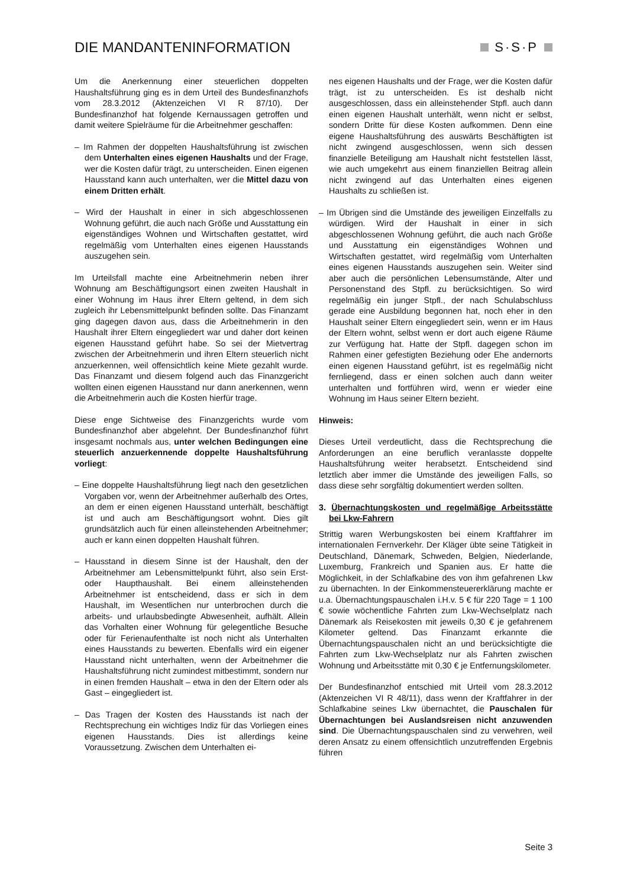DIE MANDANTENINFORMATION S·S·P
Um die Anerkennung einer steuerlichen doppelten Haushaltsführung ging es in dem Urteil des Bundesfinanzhofs vom 28.3.2012 (Aktenzeichen VI R 87/10). Der Bundesfinanzhof hat folgende Kernaussagen getroffen und damit weitere Spielräume für die Arbeitnehmer geschaffen:
– Im Rahmen der doppelten Haushaltsführung ist zwischen dem Unterhalten eines eigenen Haushalts und der Frage, wer die Kosten dafür trägt, zu unterscheiden. Einen eigenen Hausstand kann auch unterhalten, wer die Mittel dazu von einem Dritten erhält.
– Wird der Haushalt in einer in sich abgeschlossenen Wohnung geführt, die auch nach Größe und Ausstattung ein eigenständiges Wohnen und Wirtschaften gestattet, wird regelmäßig vom Unterhalten eines eigenen Hausstands auszugehen sein.
Im Urteilsfall machte eine Arbeitnehmerin neben ihrer Wohnung am Beschäftigungsort einen zweiten Haushalt in einer Wohnung im Haus ihrer Eltern geltend, in dem sich zugleich ihr Lebensmittelpunkt befinden sollte. Das Finanzamt ging dagegen davon aus, dass die Arbeitnehmerin in den Haushalt ihrer Eltern eingegliedert war und daher dort keinen eigenen Hausstand geführt habe. So sei der Mietvertrag zwischen der Arbeitnehmerin und ihren Eltern steuerlich nicht anzuerkennen, weil offensichtlich keine Miete gezahlt wurde. Das Finanzamt und diesem folgend auch das Finanzgericht wollten einen eigenen Hausstand nur dann anerkennen, wenn die Arbeitnehmerin auch die Kosten hierfür trage.
Diese enge Sichtweise des Finanzgerichts wurde vom Bundesfinanzhof aber abgelehnt. Der Bundesfinanzhof führt insgesamt nochmals aus, unter welchen Bedingungen eine steuerlich anzuerkennende doppelte Haushaltsführung vorliegt:
– Eine doppelte Haushaltsführung liegt nach den gesetzlichen Vorgaben vor, wenn der Arbeitnehmer außerhalb des Ortes, an dem er einen eigenen Hausstand unterhält, beschäftigt ist und auch am Beschäftigungsort wohnt. Dies gilt grundsätzlich auch für einen alleinstehenden Arbeitnehmer; auch er kann einen doppelten Haushalt führen.
– Hausstand in diesem Sinne ist der Haushalt, den der Arbeitnehmer am Lebensmittelpunkt führt, also sein Erst- oder Haupthaushalt. Bei einem alleinstehenden Arbeitnehmer ist entscheidend, dass er sich in dem Haushalt, im Wesentlichen nur unterbrochen durch die arbeits- und urlaubsbedingte Abwesenheit, aufhält. Allein das Vorhalten einer Wohnung für gelegentliche Besuche oder für Ferienaufenthalte ist noch nicht als Unterhalten eines Hausstands zu bewerten. Ebenfalls wird ein eigener Hausstand nicht unterhalten, wenn der Arbeitnehmer die Haushaltsführung nicht zumindest mitbestimmt, sondern nur in einen fremden Haushalt – etwa in den der Eltern oder als Gast – eingegliedert ist.
– Das Tragen der Kosten des Hausstands ist nach der Rechtsprechung ein wichtiges Indiz für das Vorliegen eines eigenen Hausstands. Dies ist allerdings keine Voraussetzung. Zwischen dem Unterhalten ei-
nes eigenen Haushalts und der Frage, wer die Kosten dafür trägt, ist zu unterscheiden. Es ist deshalb nicht ausgeschlossen, dass ein alleinstehender Stpfl. auch dann einen eigenen Haushalt unterhält, wenn nicht er selbst, sondern Dritte für diese Kosten aufkommen. Denn eine eigene Haushaltsführung des auswärts Beschäftigten ist nicht zwingend ausgeschlossen, wenn sich dessen finanzielle Beteiligung am Haushalt nicht feststellen lässt, wie auch umgekehrt aus einem finanziellen Beitrag allein nicht zwingend auf das Unterhalten eines eigenen Haushalts zu schließen ist.
– Im Übrigen sind die Umstände des jeweiligen Einzelfalls zu würdigen. Wird der Haushalt in einer in sich abgeschlossenen Wohnung geführt, die auch nach Größe und Ausstattung ein eigenständiges Wohnen und Wirtschaften gestattet, wird regelmäßig vom Unterhalten eines eigenen Hausstands auszugehen sein. Weiter sind aber auch die persönlichen Lebensumstände, Alter und Personenstand des Stpfl. zu berücksichtigen. So wird regelmäßig ein junger Stpfl., der nach Schulabschluss gerade eine Ausbildung begonnen hat, noch eher in den Haushalt seiner Eltern eingegliedert sein, wenn er im Haus der Eltern wohnt, selbst wenn er dort auch eigene Räume zur Verfügung hat. Hatte der Stpfl. dagegen schon im Rahmen einer gefestigten Beziehung oder Ehe andernorts einen eigenen Hausstand geführt, ist es regelmäßig nicht fernliegend, dass er einen solchen auch dann weiter unterhalten und fortführen wird, wenn er wieder eine Wohnung im Haus seiner Eltern bezieht.
Hinweis:
Dieses Urteil verdeutlicht, dass die Rechtsprechung die Anforderungen an eine beruflich veranlasste doppelte Haushaltsführung weiter herabsetzt. Entscheidend sind letztlich aber immer die Umstände des jeweiligen Falls, so dass diese sehr sorgfältig dokumentiert werden sollten.
3. Übernachtungskosten und regelmäßige Arbeitsstätte bei Lkw-Fahrern
Strittig waren Werbungskosten bei einem Kraftfahrer im internationalen Fernverkehr. Der Kläger übte seine Tätigkeit in Deutschland, Dänemark, Schweden, Belgien, Niederlande, Luxemburg, Frankreich und Spanien aus. Er hatte die Möglichkeit, in der Schlafkabine des von ihm gefahrenen Lkw zu übernachten. In der Einkommensteuererklärung machte er u.a. Übernachtungspauschalen i.H.v. 5 € für 220 Tage = 1 100 € sowie wöchentliche Fahrten zum Lkw-Wechselplatz nach Dänemark als Reisekosten mit jeweils 0,30 € je gefahrenem Kilometer geltend. Das Finanzamt erkannte die Übernachtungspauschalen nicht an und berücksichtigte die Fahrten zum Lkw-Wechselplatz nur als Fahrten zwischen Wohnung und Arbeitsstätte mit 0,30 € je Entfernungskilometer.
Der Bundesfinanzhof entschied mit Urteil vom 28.3.2012 (Aktenzeichen VI R 48/11), dass wenn der Kraftfahrer in der Schlafkabine seines Lkw übernachtet, die Pauschalen für Übernachtungen bei Auslandsreisen nicht anzuwenden sind. Die Übernachtungspauschalen sind zu verwehren, weil deren Ansatz zu einem offensichtlich unzutreffenden Ergebnis führen
Seite 3